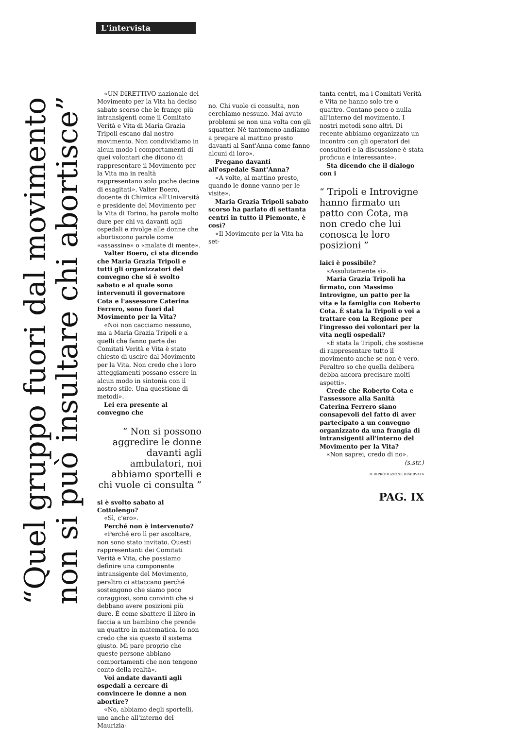L'intervista
“Quel gruppo fuori dal movimento
non si può insultare chi abortisce”
«UN DIRETTIVO nazionale del Movimento per la Vita ha deciso sabato scorso che le frange più intransigenti come il Comitato Verità e Vita di Maria Grazia Tripoli escano dal nostro movimento. Non condividiamo in alcun modo i comportamenti di quei volontari che dicono di rappresentare il Movimento per la Vita ma in realtà rappresentano solo poche decine di esagitati». Valter Boero, docente di Chimica all'Università e presidente del Movimento per la Vita di Torino, ha parole molto dure per chi va davanti agli ospedali e rivolge alle donne che abortiscono parole come «assassine» o «malate di mente».
Valter Boero, ci sta dicendo che Maria Grazia Tripoli e tutti gli organizzatori del convegno che si è svolto sabato e al quale sono intervenuti il governatore Cota e l'assessore Caterina Ferrero, sono fuori dal Movimento per la Vita?
«Noi non cacciamo nessuno, ma a Maria Grazia Tripoli e a quelli che fanno parte dei Comitati Verità e Vita è stato chiesto di uscire dal Movimento per la Vita. Non credo che i loro atteggiamenti possano essere in alcun modo in sintonia con il nostro stile. Una questione di metodi».
Lei era presente al convegno che
“ Non si possono aggredire le donne davanti agli ambulatori, noi abbiamo sportelli e chi vuole ci consulta ”
si è svolto sabato al Cottolengo?
«Sì, c'ero».
Perché non è intervenuto?
«Perché ero lì per ascoltare, non sono stato invitato. Questi rappresentanti dei Comitati Verità e Vita, che possiamo definire una componente intransigente del Movimento, peraltro ci attaccano perché sostengono che siamo poco coraggiosi, sono convinti che si debbano avere posizioni più dure. È come sbattere il libro in faccia a un bambino che prende un quattro in matematica. Io non credo che sia questo il sistema giusto. Mi pare proprio che queste persone abbiano comportamenti che non tengono conto della realtà».
Voi andate davanti agli ospedali a cercare di convincere le donne a non abortire?
«No, abbiamo degli sportelli, uno anche all'interno del Maurizia-
no. Chi vuole ci consulta, non cerchiamo nessuno. Mai avuto problemi se non una volta con gli squatter. Né tantomeno andiamo a pregare al mattino presto davanti al Sant'Anna come fanno alcuni di loro».
Pregano davanti all'ospedale Sant'Anna?
«A volte, al mattino presto, quando le donne vanno per le visite».
Maria Grazia Tripoli sabato scorso ha parlato di settanta centri in tutto il Piemonte, è così?
«Il Movimento per la Vita ha set-
tanta centri, ma i Comitati Verità e Vita ne hanno solo tre o quattro. Contano poco o nulla all'interno del movimento. I nostri metodi sono altri. Di recente abbiamo organizzato un incontro con gli operatori dei consultori e la discussione è stata proficua e interessante».
Sta dicendo che il dialogo con i
“ Tripoli e Introvigne hanno firmato un patto con Cota, ma non credo che lui conosca le loro posizioni ”
laici è possibile?
«Assolutamente sì».
Maria Grazia Tripoli ha firmato, con Massimo Introvigne, un patto per la vita e la famiglia con Roberto Cota. È stata la Tripoli o voi a trattare con la Regione per l'ingresso dei volontari per la vita negli ospedali?
«È stata la Tripoli, che sostiene di rappresentare tutto il movimento anche se non è vero. Peraltro so che quella delibera debba ancora precisare molti aspetti».
Crede che Roberto Cota e l'assessore alla Sanità Caterina Ferrero siano consapevoli del fatto di aver partecipato a un convegno organizzato da una frangia di intransigenti all'interno del Movimento per la Vita?
«Non saprei, credo di no».
(s.str.)
© RIPRODUZIONE RISERVATA
PAG. IX